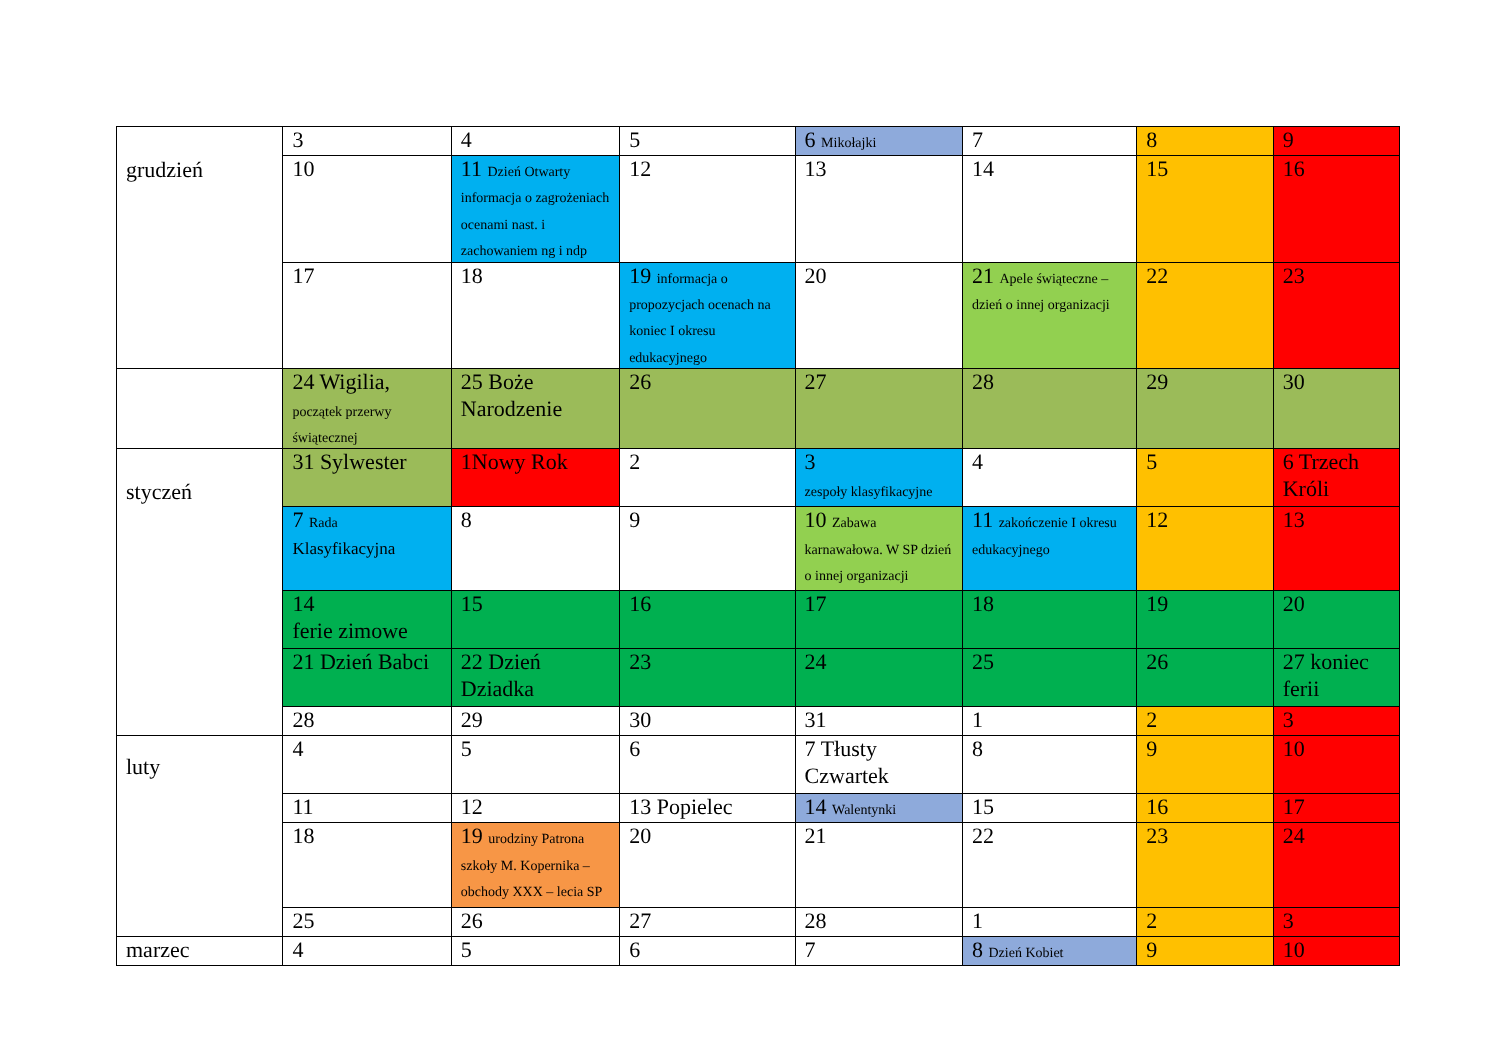| grudzień | 3 | 4 | 5 | 6 Mikołajki | 7 | 8 | 9 |
| | 10 | 11 Dzień Otwarty informacja o zagrożeniach ocenami nast. i zachowaniem ng i ndp | 12 | 13 | 14 | 15 | 16 |
| | 17 | 18 | 19 informacja o propozycjach ocenach na koniec I okresu edukacyjnego | 20 | 21 Apele świąteczne – dzień o innej organizacji | 22 | 23 |
| | 24 Wigilia, początek przerwy świątecznej | 25 Boże Narodzenie | 26 | 27 | 28 | 29 | 30 |
| styczeń | 31 Sylwester | 1Nowy Rok | 2 | 3 zespoły klasyfikacyjne | 4 | 5 | 6 Trzech Króli |
| | 7 Rada Klasyfikacyjna | 8 | 9 | 10 Zabawa karnawałowa. W SP dzień o innej organizacji | 11 zakończenie I okresu edukacyjnego | 12 | 13 |
| | 14 ferie zimowe | 15 | 16 | 17 | 18 | 19 | 20 |
| | 21 Dzień Babci | 22 Dzień Dziadka | 23 | 24 | 25 | 26 | 27 koniec ferii |
| | 28 | 29 | 30 | 31 | 1 | 2 | 3 |
| luty | 4 | 5 | 6 | 7 Tłusty Czwartek | 8 | 9 | 10 |
| | 11 | 12 | 13 Popielec | 14 Walentynki | 15 | 16 | 17 |
| | 18 | 19 urodziny Patrona szkoły M. Kopernika – obchody XXX – lecia SP | 20 | 21 | 22 | 23 | 24 |
| | 25 | 26 | 27 | 28 | 1 | 2 | 3 |
| marzec | 4 | 5 | 6 | 7 | 8 Dzień Kobiet | 9 | 10 |